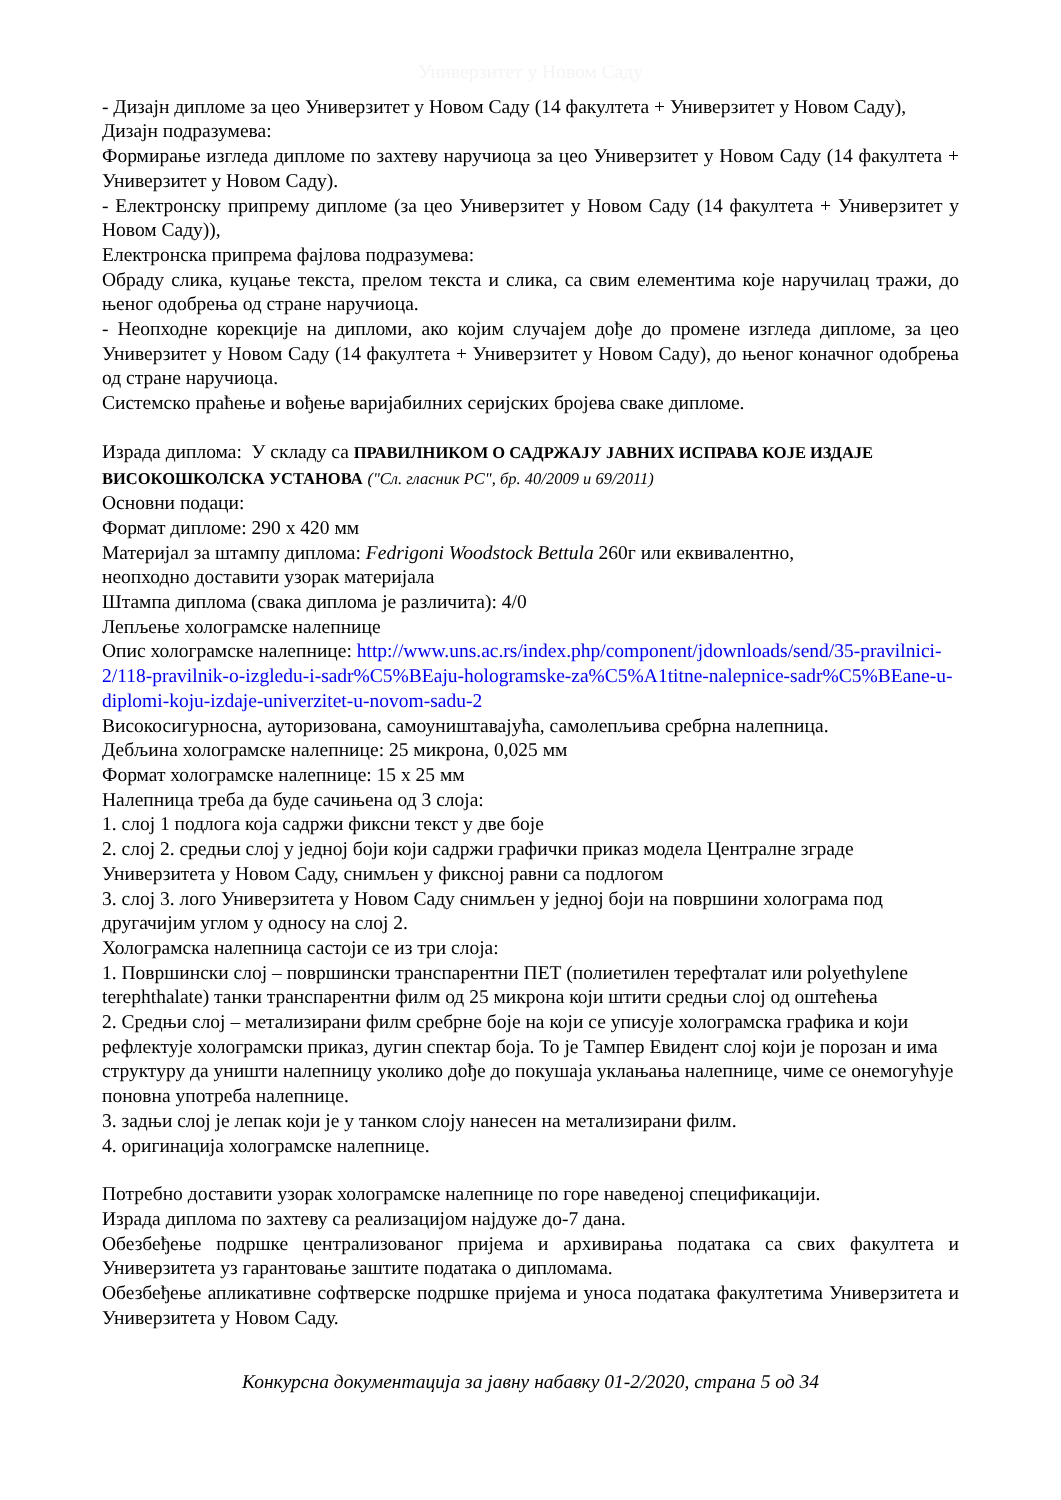Универзитет у Новом Саду
- Дизајн дипломе за цео Универзитет у Новом Саду (14 факултета + Универзитет у Новом Саду),
Дизајн подразумева:
Формирање изгледа дипломе по захтеву наручиоца за цео Универзитет у Новом Саду (14 факултета + Универзитет у Новом Саду).
- Електронску припрему дипломе (за цео Универзитет у Новом Саду (14 факултета + Универзитет у Новом Саду)),
Електронска припрема фајлова подразумева:
Обраду слика, куцање текста, прелом текста и слика, са свим елементима које наручилац тражи, до њеног одобрења од стране наручиоца.
- Неопходне корекције на дипломи, ако којим случајем дође до промене изгледа дипломе, за цео Универзитет у Новом Саду (14 факултета + Универзитет у Новом Саду), до њеног коначног одобрења од стране наручиоца.
Системско праћење и вођење варијабилних серијских бројева сваке дипломе.
Израда диплома: У складу са ПРАВИЛНИКОМ О САДРЖАЈУ ЈАВНИХ ИСПРАВА КОЈЕ ИЗДАЈЕ ВИСОКОШКОЛСКА УСТАНОВА ("Сл. гласник РС", бр. 40/2009 и 69/2011)
Основни подаци:
Формат дипломе: 290 x 420 мм
Материјал за штампу диплома: Fedrigoni Woodstock Bettula 260г или еквивалентно,
неопходно доставити узорак материјала
Штампа диплома (свака диплома је различита): 4/0
Лепљење холограмске налепнице
Опис холограмске налепнице: http://www.uns.ac.rs/index.php/component/jdownloads/send/35-pravilnici-2/118-pravilnik-o-izgledu-i-sadr%C5%BEaju-hologramske-za%C5%A1titne-nalepnice-sadr%C5%BEane-u-diplomi-koju-izdaje-univerzitet-u-novom-sadu-2
Високосигурносна, ауторизована, самоуништавајућа, самолепљива сребрна налепница.
Дебљина холограмске налепнице: 25 микрона, 0,025 мм
Формат холограмске налепнице: 15 x 25 мм
Налепница треба да буде сачињена од 3 слоја:
1. слој 1 подлога која садржи фиксни текст у две боје
2. слој 2. средњи слој у једној боји који садржи графички приказ модела Централне зграде Универзитета у Новом Саду, снимљен у фиксној равни са подлогом
3. слој 3. лого Универзитета у Новом Саду снимљен у једној боји на површини холограма под другачијим углом у односу на слој 2.
Холограмска налепница састоји се из три слоја:
1. Површински слој – површински транспарентни ПЕТ (полиетилен терефталат или polyethylene terephthalate) танки транспарентни филм од 25 микрона који штити средњи слој од оштећења
2. Средњи слој – метализирани филм сребрне боје на који се уписује холограмска графика и који рефлектује холограмски приказ, дугин спектар боја. То је Тампер Евидент слој који је порозан и има структуру да уништи налепницу уколико дође до покушаја уклањања налепнице, чиме се онемогућује поновна употреба налепнице.
3. задњи слој је лепак који је у танком слоју нанесен на метализирани филм.
4. оригинација холограмске налепнице.
Потребно доставити узорак холограмске налепнице по горе наведеној спецификацији.
Израда диплома по захтеву са реализацијом најдуже до-7 дана.
Обезбеђење подршке централизованог пријема и архивирања података са свих факултета и Универзитета уз гарантовање заштите података о дипломама.
Обезбеђење апликативне софтверске подршке пријема и уноса података факултетима Универзитета и Универзитета у Новом Саду.
Конкурсна документација за јавну набавку 01-2/2020, страна 5 од 34